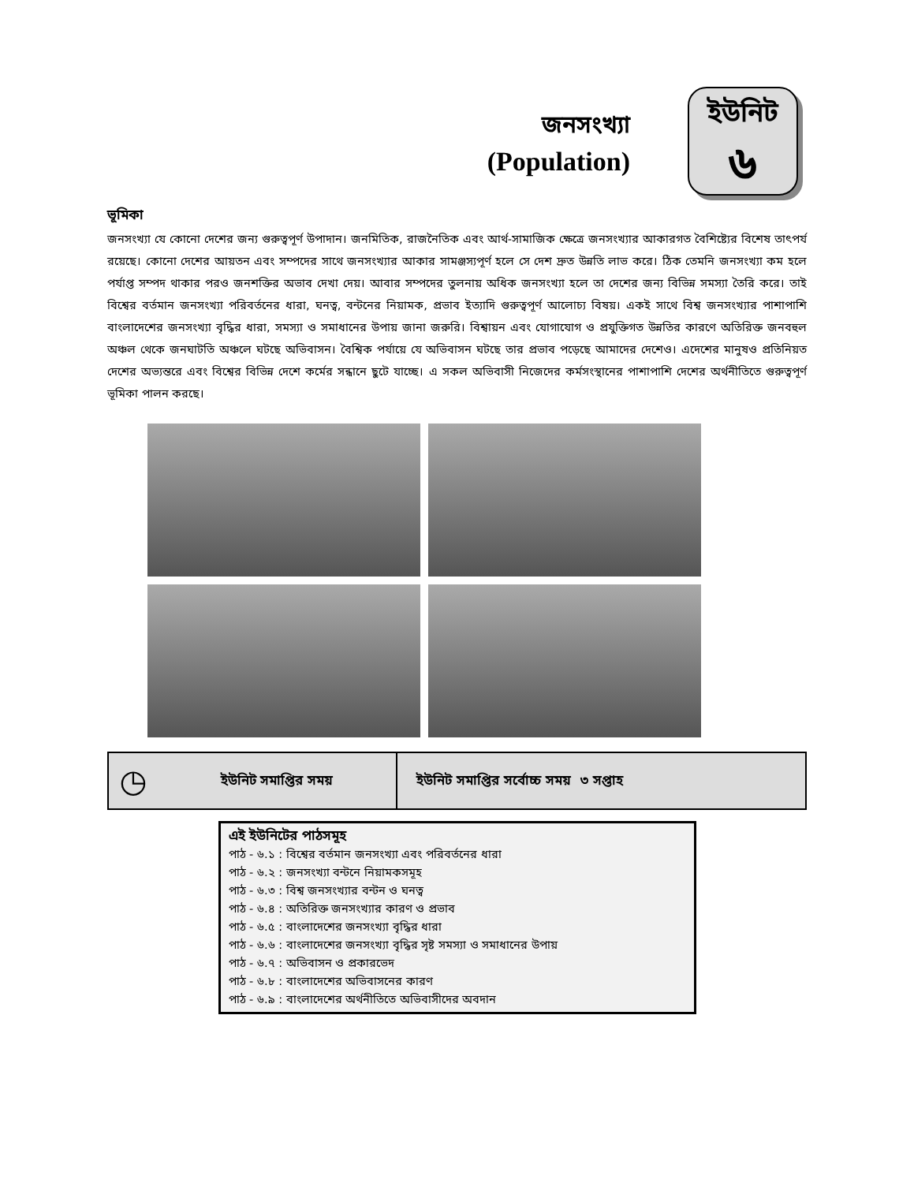জনসংখ্যা
(Population)
ইউনিট
৬
ভূমিকা
জনসংখ্যা যে কোনো দেশের জন্য গুরুত্বপূর্ণ উপাদান। জনমিতিক, রাজনৈতিক এবং আর্থ-সামাজিক ক্ষেত্রে জনসংখ্যার আকারগত বৈশিষ্ট্যের বিশেষ তাৎপর্য রয়েছে। কোনো দেশের আয়তন এবং সম্পদের সাথে জনসংখ্যার আকার সামঞ্জস্যপূর্ণ হলে সে দেশ দ্রুত উন্নতি লাভ করে। ঠিক তেমনি জনসংখ্যা কম হলে পর্যাপ্ত সম্পদ থাকার পরও জনশক্তির অভাব দেখা দেয়। আবার সম্পদের তুলনায় অধিক জনসংখ্যা হলে তা দেশের জন্য বিভিন্ন সমস্যা তৈরি করে। তাই বিশ্বের বর্তমান জনসংখ্যা পরিবর্তনের ধারা, ঘনত্ব, বন্টনের নিয়ামক, প্রভাব ইত্যাদি গুরুত্বপূর্ণ আলোচ্য বিষয়। একই সাথে বিশ্ব জনসংখ্যার পাশাপাশি বাংলাদেশের জনসংখ্যা বৃদ্ধির ধারা, সমস্যা ও সমাধানের উপায় জানা জরুরি। বিশ্বায়ন এবং যোগাযোগ ও প্রযুক্তিগত উন্নতির কারণে অতিরিক্ত জনবহুল অঞ্চল থেকে জনঘাটতি অঞ্চলে ঘটছে অভিবাসন। বৈশ্বিক পর্যায়ে যে অভিবাসন ঘটছে তার প্রভাব পড়েছে আমাদের দেশেও। এদেশের মানুষও প্রতিনিয়ত দেশের অভ্যন্তরে এবং বিশ্বের বিভিন্ন দেশে কর্মের সন্ধানে ছুটে যাচ্ছে। এ সকল অভিবাসী নিজেদের কর্মসংস্থানের পাশাপাশি দেশের অর্থনীতিতে গুরুত্বপূর্ণ ভূমিকা পালন করছে।
| ◷ | ইউনিট সমাপ্তির সময় | ইউনিট সমাপ্তির সর্বোচ্চ সময় ৩ সপ্তাহ |
এই ইউনিটের পাঠসমূহ
পাঠ - ৬.১ : বিশ্বের বর্তমান জনসংখ্যা এবং পরিবর্তনের ধারা
পাঠ - ৬.২ : জনসংখ্যা বন্টনে নিয়ামকসমূহ
পাঠ - ৬.৩ : বিশ্ব জনসংখ্যার বন্টন ও ঘনত্ব
পাঠ - ৬.৪ : অতিরিক্ত জনসংখ্যার কারণ ও প্রভাব
পাঠ - ৬.৫ : বাংলাদেশের জনসংখ্যা বৃদ্ধির ধারা
পাঠ - ৬.৬ : বাংলাদেশের জনসংখ্যা বৃদ্ধির সৃষ্ট সমস্যা ও সমাধানের উপায়
পাঠ - ৬.৭ : অভিবাসন ও প্রকারভেদ
পাঠ - ৬.৮ : বাংলাদেশের অভিবাসনের কারণ
পাঠ - ৬.৯ : বাংলাদেশের অর্থনীতিতে অভিবাসীদের অবদান